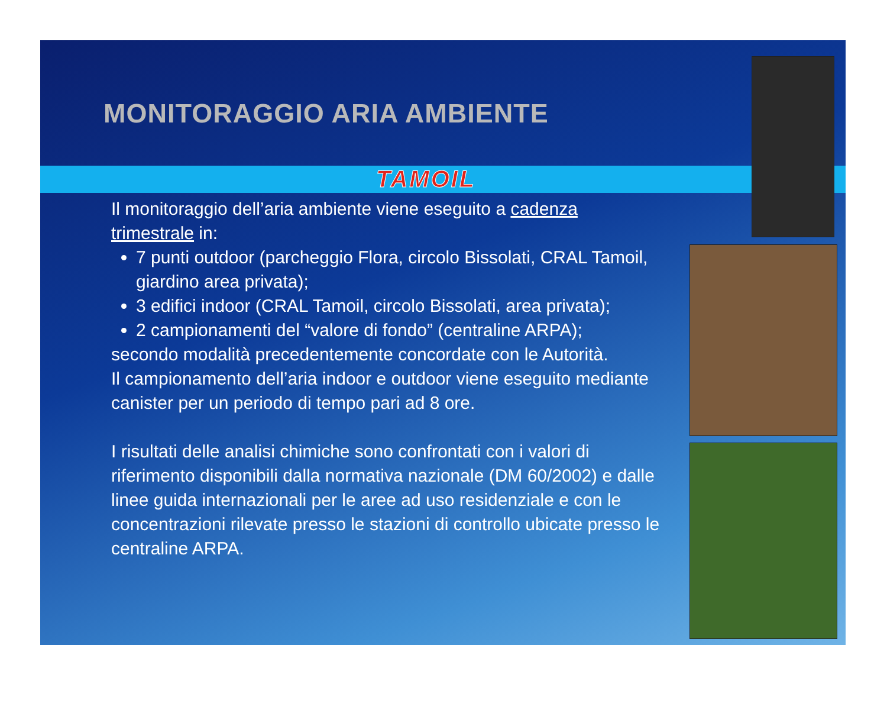MONITORAGGIO ARIA AMBIENTE
TAMOIL
Il monitoraggio dell’aria ambiente viene eseguito a cadenza trimestrale in:
7 punti outdoor (parcheggio Flora, circolo Bissolati, CRAL Tamoil, giardino area privata);
3 edifici indoor (CRAL Tamoil, circolo Bissolati, area privata);
2 campionamenti del “valore di fondo” (centraline ARPA);
secondo modalità precedentemente concordate con le Autorità.
Il campionamento dell’aria indoor e outdoor viene eseguito mediante canister per un periodo di tempo pari ad 8 ore.
I risultati delle analisi chimiche sono confrontati con i valori di riferimento disponibili dalla normativa nazionale (DM 60/2002) e dalle linee guida internazionali per le aree ad uso residenziale e con le concentrazioni rilevate presso le stazioni di controllo ubicate presso le centraline ARPA.